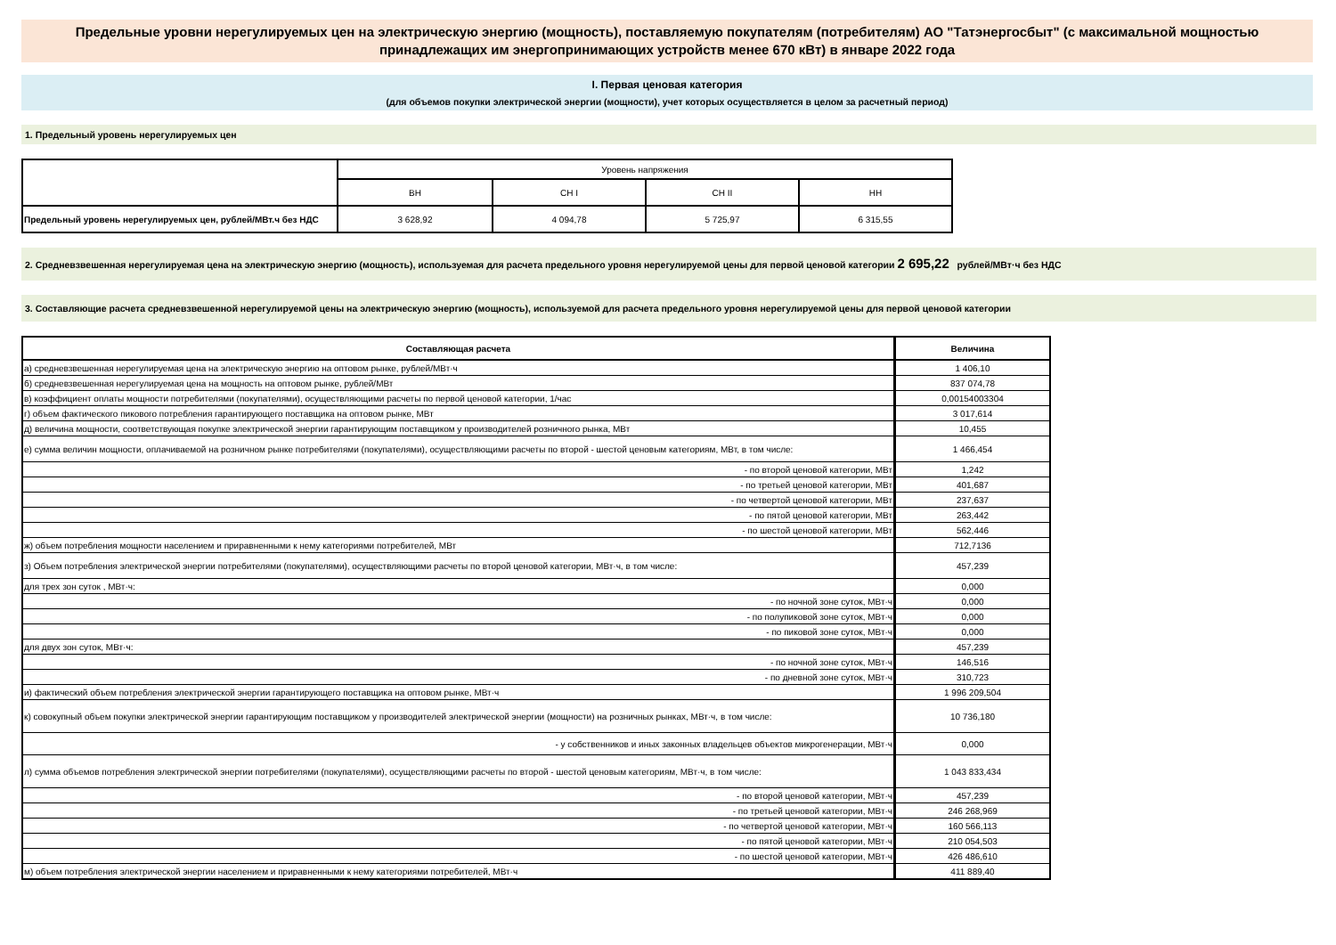Предельные уровни нерегулируемых цен на электрическую энергию (мощность), поставляемую покупателям (потребителям) АО "Татэнергосбыт" (с максимальной мощностью принадлежащих им энергопринимающих устройств менее 670 кВт) в январе 2022 года
I. Первая ценовая категория
(для объемов покупки электрической энергии (мощности), учет которых осуществляется в целом за расчетный период)
1. Предельный уровень нерегулируемых цен
| | Уровень напряжения | | | |
| | ВН | СН I | СН II | НН |
| Предельный уровень нерегулируемых цен, рублей/МВт.ч без НДС | 3 628,92 | 4 094,78 | 5 725,97 | 6 315,55 |
2. Средневзвешенная нерегулируемая цена на электрическую энергию (мощность), используемая для расчета предельного уровня нерегулируемой цены для первой ценовой категории 2 695,22 рублей/МВт·ч без НДС
3. Составляющие расчета средневзвешенной нерегулируемой цены на электрическую энергию (мощность), используемой для расчета предельного уровня нерегулируемой цены для первой ценовой категории
| Составляющая расчета | Величина |
| а) средневзвешенная нерегулируемая цена на электрическую энергию на оптовом рынке, рублей/МВт·ч | 1 406,10 |
| б) средневзвешенная нерегулируемая цена на мощность на оптовом рынке, рублей/МВт | 837 074,78 |
| в) коэффициент оплаты мощности потребителями (покупателями), осуществляющими расчеты по первой ценовой категории, 1/час | 0,00154003304 |
| г) объем фактического пикового потребления гарантирующего поставщика на оптовом рынке, МВт | 3 017,614 |
| д) величина мощности, соответствующая покупке электрической энергии гарантирующим поставщиком у производителей розничного рынка, МВт | 10,455 |
| е) сумма величин мощности, оплачиваемой на розничном рынке потребителями (покупателями), осуществляющими расчеты по второй - шестой ценовым категориям, МВт, в том числе: | 1 466,454 |
| - по второй ценовой категории, МВт | 1,242 |
| - по третьей ценовой категории, МВт | 401,687 |
| - по четвертой ценовой категории, МВт | 237,637 |
| - по пятой ценовой категории, МВт | 263,442 |
| - по шестой ценовой категории, МВт | 562,446 |
| ж) объем потребления мощности населением и приравненными к нему категориями потребителей, МВт | 712,7136 |
| з) Объем потребления электрической энергии потребителями (покупателями), осуществляющими расчеты по второй ценовой категории, МВт·ч, в том числе: | 457,239 |
| для трех зон суток , МВт·ч: | 0,000 |
| - по ночной зоне суток, МВт·ч | 0,000 |
| - по полупиковой зоне суток, МВт·ч | 0,000 |
| - по пиковой зоне суток, МВт·ч | 0,000 |
| для двух зон суток, МВт·ч: | 457,239 |
| - по ночной зоне суток, МВт·ч | 146,516 |
| - по дневной зоне суток, МВт·ч | 310,723 |
| и) фактический объем потребления электрической энергии гарантирующего поставщика на оптовом рынке, МВт·ч | 1 996 209,504 |
| к) совокупный объем покупки электрической энергии гарантирующим поставщиком у производителей электрической энергии (мощности) на розничных рынках, МВт·ч, в том числе: | 10 736,180 |
| - у собственников и иных законных владельцев объектов микрогенерации, МВт·ч | 0,000 |
| л) сумма объемов потребления электрической энергии потребителями (покупателями), осуществляющими расчеты по второй - шестой ценовым категориям, МВт·ч, в том числе: | 1 043 833,434 |
| - по второй ценовой категории, МВт·ч | 457,239 |
| - по третьей ценовой категории, МВт·ч | 246 268,969 |
| - по четвертой ценовой категории, МВт·ч | 160 566,113 |
| - по пятой ценовой категории, МВт·ч | 210 054,503 |
| - по шестой ценовой категории, МВт·ч | 426 486,610 |
| м) объем потребления электрической энергии населением и приравненными к нему категориями потребителей, МВт·ч | 411 889,40 |